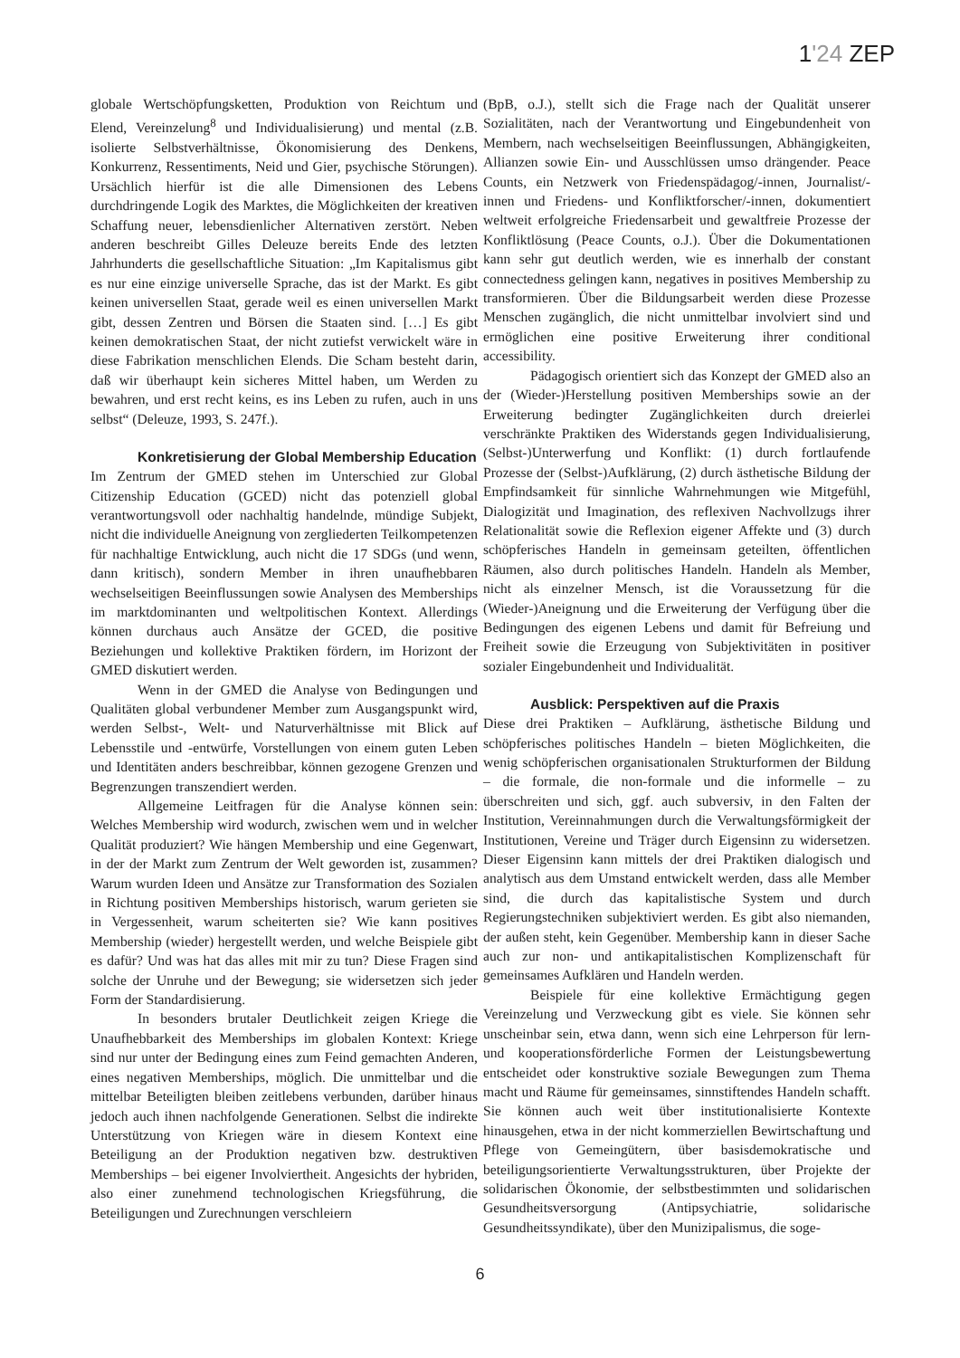1'24 ZEP
globale Wertschöpfungsketten, Produktion von Reichtum und Elend, Vereinzelung<sup>8</sup> und Individualisierung) und mental (z.B. isolierte Selbstverhältnisse, Ökonomisierung des Denkens, Konkurrenz, Ressentiments, Neid und Gier, psychische Störungen). Ursächlich hierfür ist die alle Dimensionen des Lebens durchdringende Logik des Marktes, die Möglichkeiten der kreativen Schaffung neuer, lebensdienlicher Alternativen zerstört. Neben anderen beschreibt Gilles Deleuze bereits Ende des letzten Jahrhunderts die gesellschaftliche Situation: „Im Kapitalismus gibt es nur eine einzige universelle Sprache, das ist der Markt. Es gibt keinen universellen Staat, gerade weil es einen universellen Markt gibt, dessen Zentren und Börsen die Staaten sind. […] Es gibt keinen demokratischen Staat, der nicht zutiefst verwickelt wäre in diese Fabrikation menschlichen Elends. Die Scham besteht darin, daß wir überhaupt kein sicheres Mittel haben, um Werden zu bewahren, und erst recht keins, es ins Leben zu rufen, auch in uns selbst“ (Deleuze, 1993, S. 247f.).
Konkretisierung der Global Membership Education
Im Zentrum der GMED stehen im Unterschied zur Global Citizenship Education (GCED) nicht das potenziell global verantwortungsvoll oder nachhaltig handelnde, mündige Subjekt, nicht die individuelle Aneignung von zergliederten Teilkompetenzen für nachhaltige Entwicklung, auch nicht die 17 SDGs (und wenn, dann kritisch), sondern Member in ihren unaufhebbaren wechselseitigen Beeinflussungen sowie Analysen des Memberships im marktdominanten und weltpolitischen Kontext. Allerdings können durchaus auch Ansätze der GCED, die positive Beziehungen und kollektive Praktiken fördern, im Horizont der GMED diskutiert werden.
Wenn in der GMED die Analyse von Bedingungen und Qualitäten global verbundener Member zum Ausgangspunkt wird, werden Selbst-, Welt- und Naturverhältnisse mit Blick auf Lebensstile und -entwürfe, Vorstellungen von einem guten Leben und Identitäten anders beschreibbar, können gezogene Grenzen und Begrenzungen transzendiert werden.
Allgemeine Leitfragen für die Analyse können sein: Welches Membership wird wodurch, zwischen wem und in welcher Qualität produziert? Wie hängen Membership und eine Gegenwart, in der der Markt zum Zentrum der Welt geworden ist, zusammen? Warum wurden Ideen und Ansätze zur Transformation des Sozialen in Richtung positiven Memberships historisch, warum gerieten sie in Vergessenheit, warum scheiterten sie? Wie kann positives Membership (wieder) hergestellt werden, und welche Beispiele gibt es dafür? Und was hat das alles mit mir zu tun? Diese Fragen sind solche der Unruhe und der Bewegung; sie widersetzen sich jeder Form der Standardisierung.
In besonders brutaler Deutlichkeit zeigen Kriege die Unaufhebbarkeit des Memberships im globalen Kontext: Kriege sind nur unter der Bedingung eines zum Feind gemachten Anderen, eines negativen Memberships, möglich. Die unmittelbar und die mittelbar Beteiligten bleiben zeitlebens verbunden, darüber hinaus jedoch auch ihnen nachfolgende Generationen. Selbst die indirekte Unterstützung von Kriegen wäre in diesem Kontext eine Beteiligung an der Produktion negativen bzw. destruktiven Memberships – bei eigener Involviertheit. Angesichts der hybriden, also einer zunehmend technologischen Kriegsführung, die Beteiligungen und Zurechnungen verschleiern
(BpB, o.J.), stellt sich die Frage nach der Qualität unserer Sozialitäten, nach der Verantwortung und Eingebundenheit von Membern, nach wechselseitigen Beeinflussungen, Abhängigkeiten, Allianzen sowie Ein- und Ausschlüssen umso drängender. Peace Counts, ein Netzwerk von Friedenspädagog/-innen, Journalist/-innen und Friedens- und Konfliktforscher/-innen, dokumentiert weltweit erfolgreiche Friedensarbeit und gewaltfreie Prozesse der Konfliktlösung (Peace Counts, o.J.). Über die Dokumentationen kann sehr gut deutlich werden, wie es innerhalb der constant connectedness gelingen kann, negatives in positives Membership zu transformieren. Über die Bildungsarbeit werden diese Prozesse Menschen zugänglich, die nicht unmittelbar involviert sind und ermöglichen eine positive Erweiterung ihrer conditional accessibility.
Pädagogisch orientiert sich das Konzept der GMED also an der (Wieder-)Herstellung positiven Memberships sowie an der Erweiterung bedingter Zugänglichkeiten durch dreierlei verschränkte Praktiken des Widerstands gegen Individualisierung, (Selbst-)Unterwerfung und Konflikt: (1) durch fortlaufende Prozesse der (Selbst-)Aufklärung, (2) durch ästhetische Bildung der Empfindsamkeit für sinnliche Wahrnehmungen wie Mitgefühl, Dialogizität und Imagination, des reflexiven Nachvollzugs ihrer Relationalität sowie die Reflexion eigener Affekte und (3) durch schöpferisches Handeln in gemeinsam geteilten, öffentlichen Räumen, also durch politisches Handeln. Handeln als Member, nicht als einzelner Mensch, ist die Voraussetzung für die (Wieder-)Aneignung und die Erweiterung der Verfügung über die Bedingungen des eigenen Lebens und damit für Befreiung und Freiheit sowie die Erzeugung von Subjektivitäten in positiver sozialer Eingebundenheit und Individualität.
Ausblick: Perspektiven auf die Praxis
Diese drei Praktiken – Aufklärung, ästhetische Bildung und schöpferisches politisches Handeln – bieten Möglichkeiten, die wenig schöpferischen organisationalen Strukturformen der Bildung – die formale, die non-formale und die informelle – zu überschreiten und sich, ggf. auch subversiv, in den Falten der Institution, Vereinnahmungen durch die Verwaltungsförmigkeit der Institutionen, Vereine und Träger durch Eigensinn zu widersetzen. Dieser Eigensinn kann mittels der drei Praktiken dialogisch und analytisch aus dem Umstand entwickelt werden, dass alle Member sind, die durch das kapitalistische System und durch Regierungstechniken subjektiviert werden. Es gibt also niemanden, der außen steht, kein Gegenüber. Membership kann in dieser Sache auch zur non- und antikapitalistischen Komplizenschaft für gemeinsames Aufklären und Handeln werden.
Beispiele für eine kollektive Ermächtigung gegen Vereinzelung und Verzweckung gibt es viele. Sie können sehr unscheinbar sein, etwa dann, wenn sich eine Lehrperson für lern- und kooperationsförderliche Formen der Leistungsbewertung entscheidet oder konstruktive soziale Bewegungen zum Thema macht und Räume für gemeinsames, sinnstiftendes Handeln schafft. Sie können auch weit über institutionalisierte Kontexte hinausgehen, etwa in der nicht kommerziellen Bewirtschaftung und Pflege von Gemeingütern, über basisdemokratische und beteiligungsorientierte Verwaltungsstrukturen, über Projekte der solidarischen Ökonomie, der selbstbestimmten und solidarischen Gesundheitsversorgung (Antipsychiatrie, solidarische Gesundheitssyndikate), über den Munizipalismus, die soge-
6